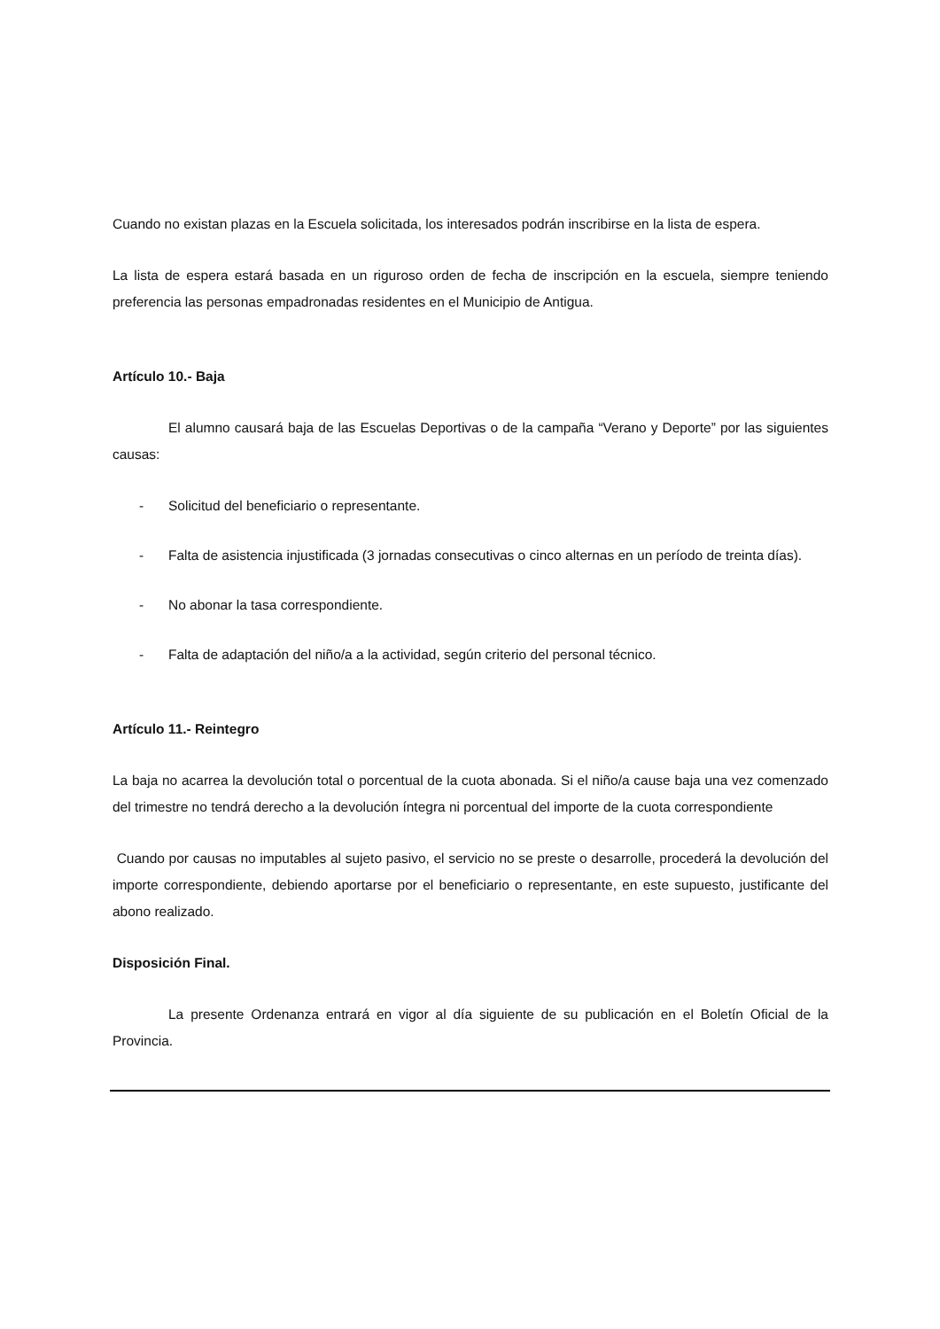Cuando no existan plazas en la Escuela solicitada, los interesados podrán inscribirse en la lista de espera.
La lista de espera estará basada en un riguroso orden de fecha de inscripción en la escuela, siempre teniendo preferencia las personas empadronadas residentes en el Municipio de Antigua.
Artículo 10.- Baja
El alumno causará baja de las Escuelas Deportivas o de la campaña “Verano y Deporte” por las siguientes causas:
- Solicitud del beneficiario o representante.
- Falta de asistencia injustificada (3 jornadas consecutivas o cinco alternas en un período de treinta días).
- No abonar la tasa correspondiente.
- Falta de adaptación del niño/a a la actividad, según criterio del personal técnico.
Artículo 11.- Reintegro
La baja no acarrea la devolución total o porcentual de la cuota abonada. Si el niño/a cause baja una vez comenzado del trimestre no tendrá derecho a la devolución íntegra ni porcentual del importe de la cuota correspondiente
Cuando por causas no imputables al sujeto pasivo, el servicio no se preste o desarrolle, procederá la devolución del importe correspondiente, debiendo aportarse por el beneficiario o representante, en este supuesto, justificante del abono realizado.
Disposición Final.
La presente Ordenanza entrará en vigor al día siguiente de su publicación en el Boletín Oficial de la Provincia.